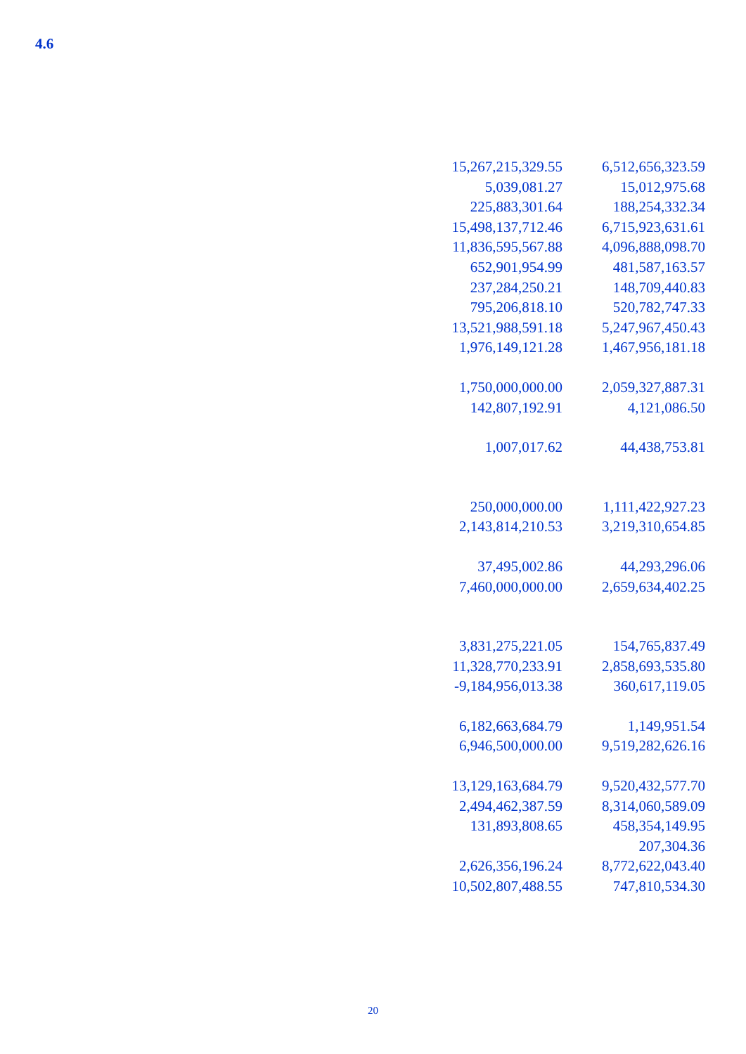4.6
| 15,267,215,329.55 | 6,512,656,323.59 |
| 5,039,081.27 | 15,012,975.68 |
| 225,883,301.64 | 188,254,332.34 |
| 15,498,137,712.46 | 6,715,923,631.61 |
| 11,836,595,567.88 | 4,096,888,098.70 |
| 652,901,954.99 | 481,587,163.57 |
| 237,284,250.21 | 148,709,440.83 |
| 795,206,818.10 | 520,782,747.33 |
| 13,521,988,591.18 | 5,247,967,450.43 |
| 1,976,149,121.28 | 1,467,956,181.18 |
| 1,750,000,000.00 | 2,059,327,887.31 |
| 142,807,192.91 | 4,121,086.50 |
| 1,007,017.62 | 44,438,753.81 |
| 250,000,000.00 | 1,111,422,927.23 |
| 2,143,814,210.53 | 3,219,310,654.85 |
| 37,495,002.86 | 44,293,296.06 |
| 7,460,000,000.00 | 2,659,634,402.25 |
| 3,831,275,221.05 | 154,765,837.49 |
| 11,328,770,233.91 | 2,858,693,535.80 |
| -9,184,956,013.38 | 360,617,119.05 |
| 6,182,663,684.79 | 1,149,951.54 |
| 6,946,500,000.00 | 9,519,282,626.16 |
| 13,129,163,684.79 | 9,520,432,577.70 |
| 2,494,462,387.59 | 8,314,060,589.09 |
| 131,893,808.65 | 458,354,149.95 |
| | 207,304.36 |
| 2,626,356,196.24 | 8,772,622,043.40 |
| 10,502,807,488.55 | 747,810,534.30 |
20